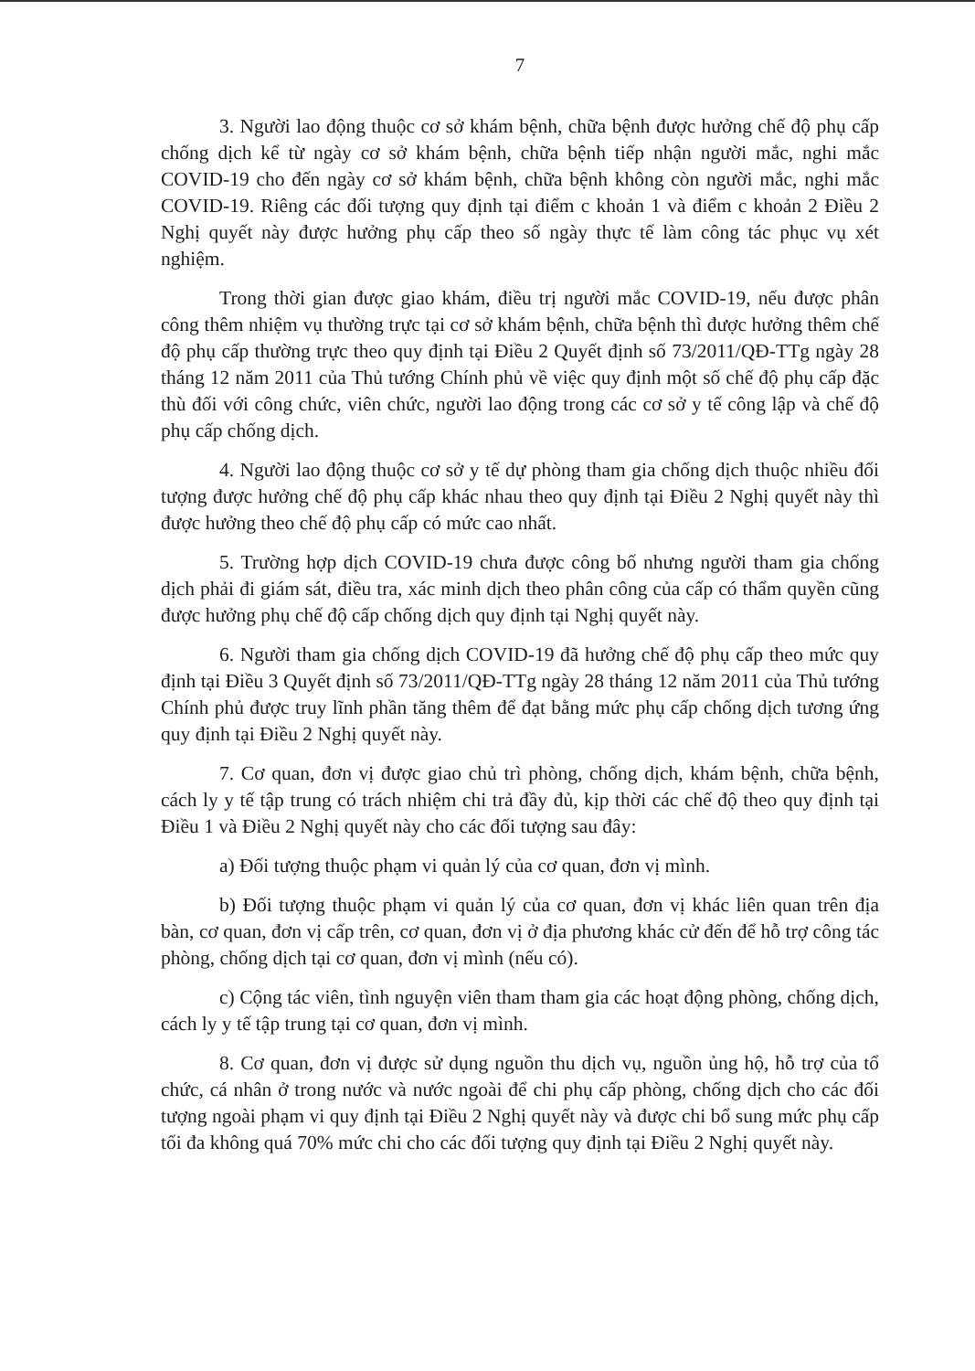7
3. Người lao động thuộc cơ sở khám bệnh, chữa bệnh được hưởng chế độ phụ cấp chống dịch kể từ ngày cơ sở khám bệnh, chữa bệnh tiếp nhận người mắc, nghi mắc COVID-19 cho đến ngày cơ sở khám bệnh, chữa bệnh không còn người mắc, nghi mắc COVID-19. Riêng các đối tượng quy định tại điểm c khoản 1 và điểm c khoản 2 Điều 2 Nghị quyết này được hưởng phụ cấp theo số ngày thực tế làm công tác phục vụ xét nghiệm.
Trong thời gian được giao khám, điều trị người mắc COVID-19, nếu được phân công thêm nhiệm vụ thường trực tại cơ sở khám bệnh, chữa bệnh thì được hưởng thêm chế độ phụ cấp thường trực theo quy định tại Điều 2 Quyết định số 73/2011/QĐ-TTg ngày 28 tháng 12 năm 2011 của Thủ tướng Chính phủ về việc quy định một số chế độ phụ cấp đặc thù đối với công chức, viên chức, người lao động trong các cơ sở y tế công lập và chế độ phụ cấp chống dịch.
4. Người lao động thuộc cơ sở y tế dự phòng tham gia chống dịch thuộc nhiều đối tượng được hưởng chế độ phụ cấp khác nhau theo quy định tại Điều 2 Nghị quyết này thì được hưởng theo chế độ phụ cấp có mức cao nhất.
5. Trường hợp dịch COVID-19 chưa được công bố nhưng người tham gia chống dịch phải đi giám sát, điều tra, xác minh dịch theo phân công của cấp có thẩm quyền cũng được hưởng phụ chế độ cấp chống dịch quy định tại Nghị quyết này.
6. Người tham gia chống dịch COVID-19 đã hưởng chế độ phụ cấp theo mức quy định tại Điều 3 Quyết định số 73/2011/QĐ-TTg ngày 28 tháng 12 năm 2011 của Thủ tướng Chính phủ được truy lĩnh phần tăng thêm để đạt bằng mức phụ cấp chống dịch tương ứng quy định tại Điều 2 Nghị quyết này.
7. Cơ quan, đơn vị được giao chủ trì phòng, chống dịch, khám bệnh, chữa bệnh, cách ly y tế tập trung có trách nhiệm chi trả đầy đủ, kịp thời các chế độ theo quy định tại Điều 1 và Điều 2 Nghị quyết này cho các đối tượng sau đây:
a) Đối tượng thuộc phạm vi quản lý của cơ quan, đơn vị mình.
b) Đối tượng thuộc phạm vi quản lý của cơ quan, đơn vị khác liên quan trên địa bàn, cơ quan, đơn vị cấp trên, cơ quan, đơn vị ở địa phương khác cử đến để hỗ trợ công tác phòng, chống dịch tại cơ quan, đơn vị mình (nếu có).
c) Cộng tác viên, tình nguyện viên tham tham gia các hoạt động phòng, chống dịch, cách ly y tế tập trung tại cơ quan, đơn vị mình.
8. Cơ quan, đơn vị được sử dụng nguồn thu dịch vụ, nguồn ủng hộ, hỗ trợ của tổ chức, cá nhân ở trong nước và nước ngoài để chi phụ cấp phòng, chống dịch cho các đối tượng ngoài phạm vi quy định tại Điều 2 Nghị quyết này và được chi bổ sung mức phụ cấp tối đa không quá 70% mức chi cho các đối tượng quy định tại Điều 2 Nghị quyết này.